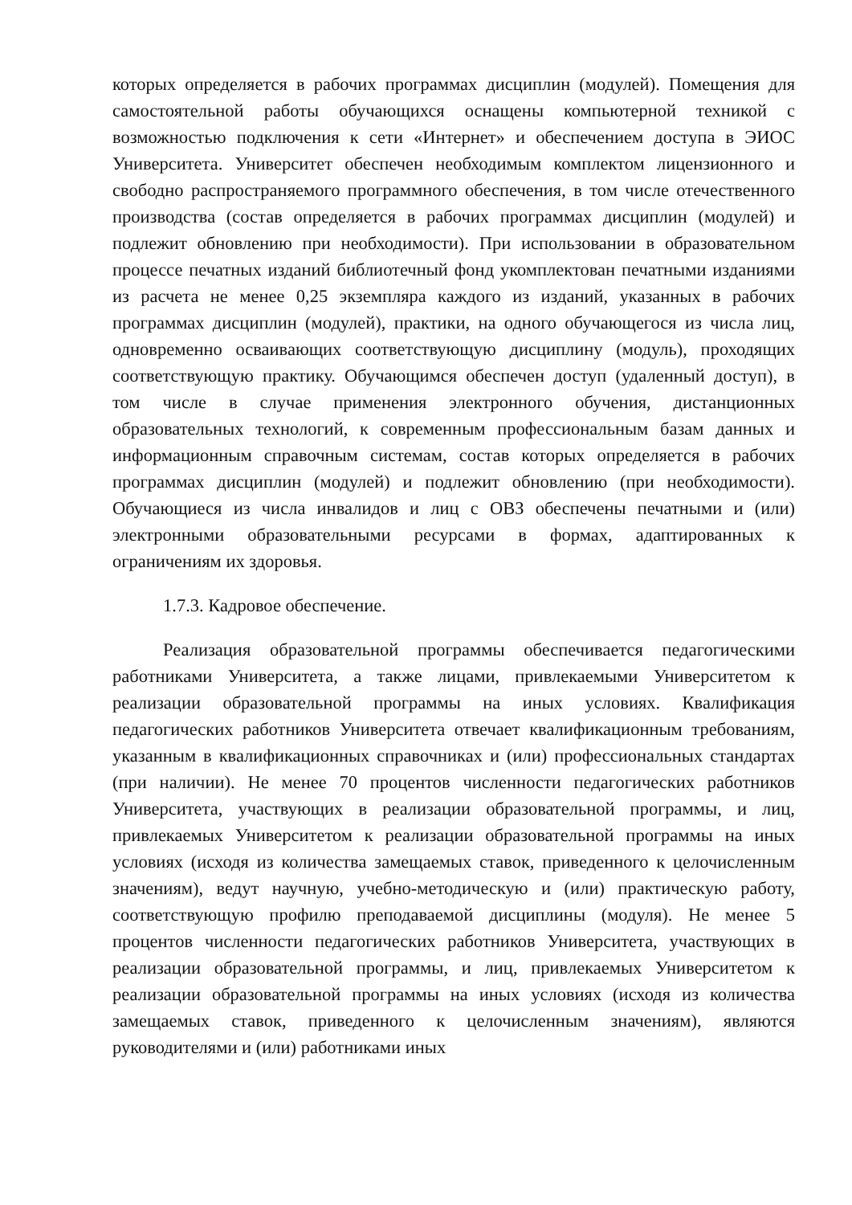которых определяется в рабочих программах дисциплин (модулей). Помещения для самостоятельной работы обучающихся оснащены компьютерной техникой с возможностью подключения к сети «Интернет» и обеспечением доступа в ЭИОС Университета. Университет обеспечен необходимым комплектом лицензионного и свободно распространяемого программного обеспечения, в том числе отечественного производства (состав определяется в рабочих программах дисциплин (модулей) и подлежит обновлению при необходимости). При использовании в образовательном процессе печатных изданий библиотечный фонд укомплектован печатными изданиями из расчета не менее 0,25 экземпляра каждого из изданий, указанных в рабочих программах дисциплин (модулей), практики, на одного обучающегося из числа лиц, одновременно осваивающих соответствующую дисциплину (модуль), проходящих соответствующую практику. Обучающимся обеспечен доступ (удаленный доступ), в том числе в случае применения электронного обучения, дистанционных образовательных технологий, к современным профессиональным базам данных и информационным справочным системам, состав которых определяется в рабочих программах дисциплин (модулей) и подлежит обновлению (при необходимости). Обучающиеся из числа инвалидов и лиц с ОВЗ обеспечены печатными и (или) электронными образовательными ресурсами в формах, адаптированных к ограничениям их здоровья.
1.7.3. Кадровое обеспечение.
Реализация образовательной программы обеспечивается педагогическими работниками Университета, а также лицами, привлекаемыми Университетом к реализации образовательной программы на иных условиях. Квалификация педагогических работников Университета отвечает квалификационным требованиям, указанным в квалификационных справочниках и (или) профессиональных стандартах (при наличии). Не менее 70 процентов численности педагогических работников Университета, участвующих в реализации образовательной программы, и лиц, привлекаемых Университетом к реализации образовательной программы на иных условиях (исходя из количества замещаемых ставок, приведенного к целочисленным значениям), ведут научную, учебно-методическую и (или) практическую работу, соответствующую профилю преподаваемой дисциплины (модуля). Не менее 5 процентов численности педагогических работников Университета, участвующих в реализации образовательной программы, и лиц, привлекаемых Университетом к реализации образовательной программы на иных условиях (исходя из количества замещаемых ставок, приведенного к целочисленным значениям), являются руководителями и (или) работниками иных